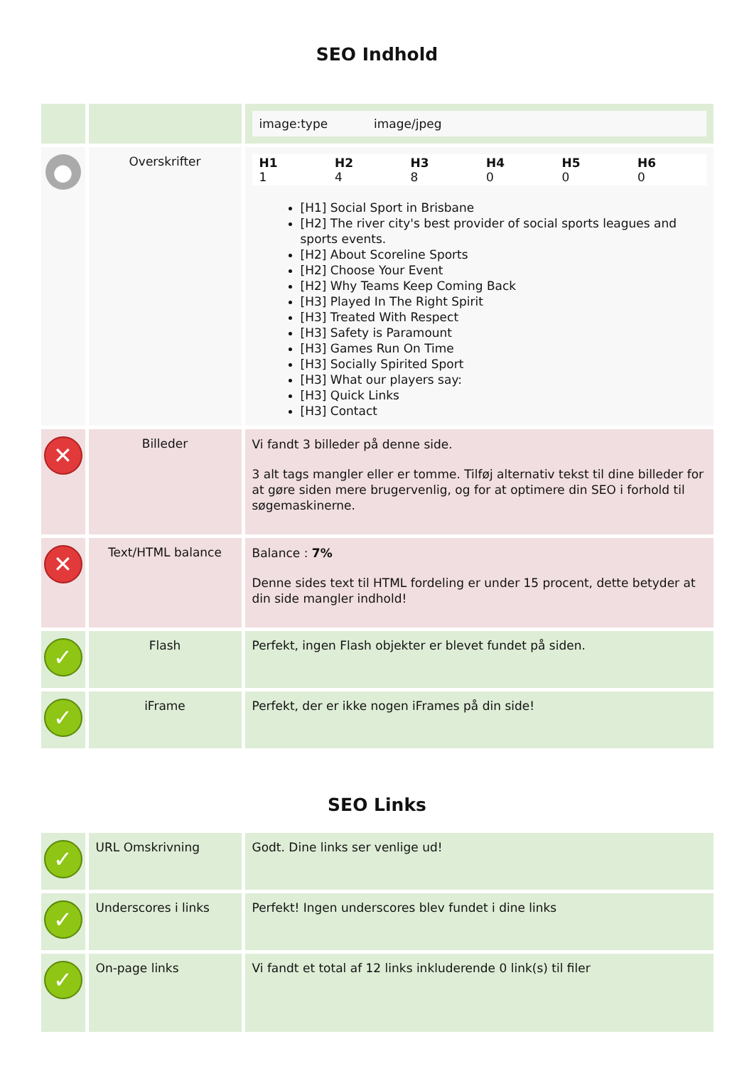SEO Indhold
| | | image:type image/jpeg |
| ● | Overskrifter | / H1 1 / H2 4 / H3 8 / H4 0 / H5 0 / H6 0 / [H1] Social Sport in Brisbane [H2] The river city's best provider of social sports leagues and sports events. [H2] About Scoreline Sports [H2] Choose Your Event [H2] Why Teams Keep Coming Back [H3] Played In The Right Spirit [H3] Treated With Respect [H3] Safety is Paramount [H3] Games Run On Time [H3] Socially Spirited Sport [H3] What our players say: [H3] Quick Links [H3] Contact |
| ✕ | Billeder | Vi fandt 3 billeder på denne side. 3 alt tags mangler eller er tomme. Tilføj alternativ tekst til dine billeder for at gøre siden mere brugervenlig, og for at optimere din SEO i forhold til søgemaskinerne. |
| ✕ | Text/HTML balance | Balance : 7% Denne sides text til HTML fordeling er under 15 procent, dette betyder at din side mangler indhold! |
| ✓ | Flash | Perfekt, ingen Flash objekter er blevet fundet på siden. |
| ✓ | iFrame | Perfekt, der er ikke nogen iFrames på din side! |
SEO Links
| ✓ | URL Omskrivning | Godt. Dine links ser venlige ud! |
| ✓ | Underscores i links | Perfekt! Ingen underscores blev fundet i dine links |
| ✓ | On-page links | Vi fandt et total af 12 links inkluderende 0 link(s) til filer |